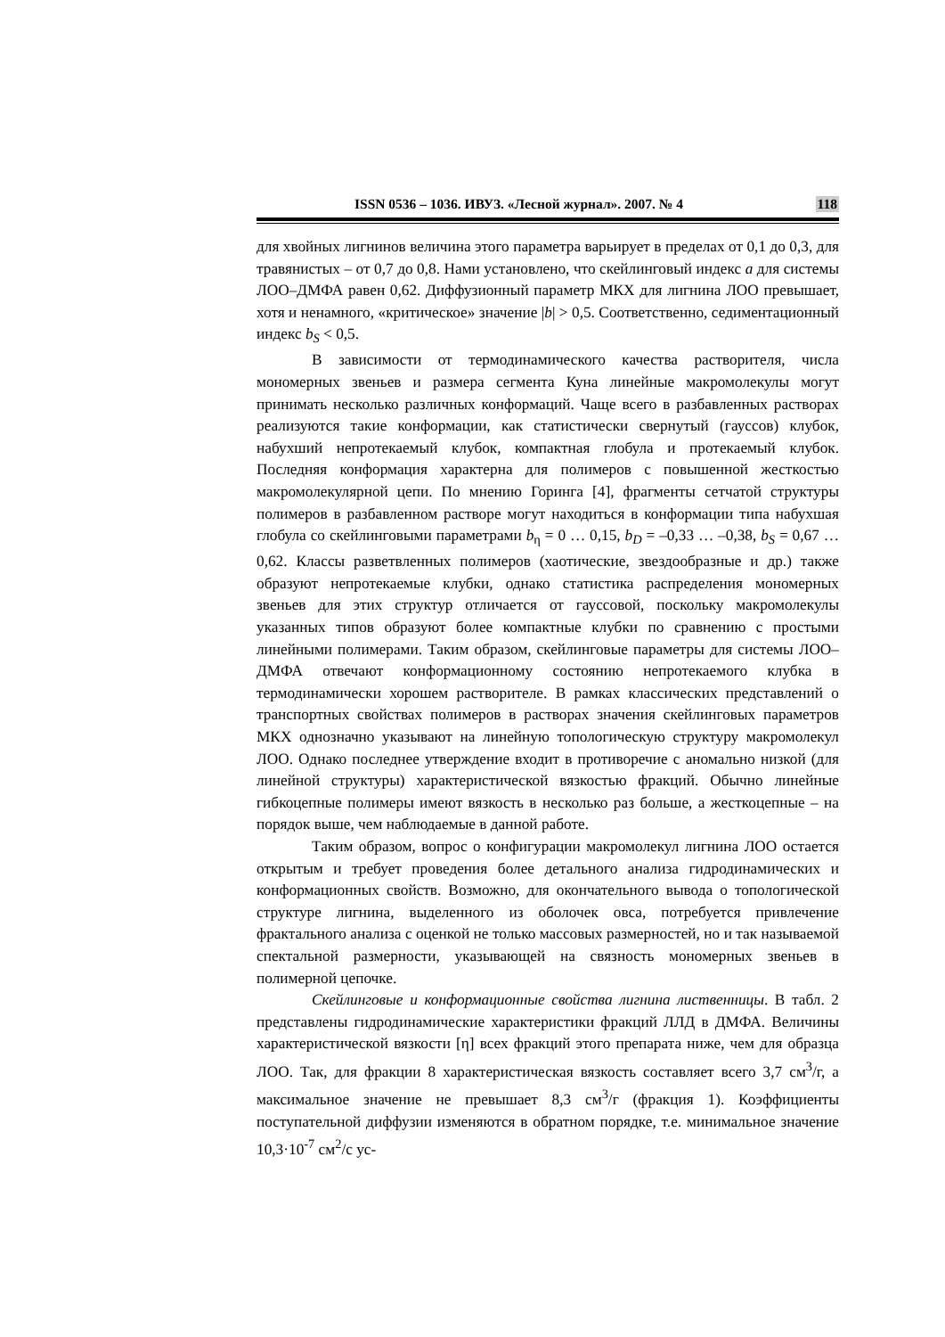ISSN 0536 – 1036. ИВУЗ. «Лесной журнал». 2007. № 4 118
для хвойных лигнинов величина этого параметра варьирует в пределах от 0,1 до 0,3, для травянистых – от 0,7 до 0,8. Нами установлено, что скейлинговый индекс a для системы ЛОО–ДМФА равен 0,62. Диффузионный параметр МКХ для лигнина ЛОО превышает, хотя и ненамного, «критическое» значение |b| > 0,5. Соответственно, седиментационный индекс b<sub>S</sub> < 0,5.
В зависимости от термодинамического качества растворителя, числа мономерных звеньев и размера сегмента Куна линейные макромолекулы могут принимать несколько различных конформаций. Чаще всего в разбавленных растворах реализуются такие конформации, как статистически свернутый (гауссов) клубок, набухший непротекаемый клубок, компактная глобула и протекаемый клубок. Последняя конформация характерна для полимеров с повышенной жесткостью макромолекулярной цепи. По мнению Горинга [4], фрагменты сетчатой структуры полимеров в разбавленном растворе могут находиться в конформации типа набухшая глобула со скейлинговыми параметрами b<sub>η</sub> = 0 … 0,15, b<sub>D</sub> = –0,33 … –0,38, b<sub>S</sub> = 0,67 … 0,62. Классы разветвленных полимеров (хаотические, звездообразные и др.) также образуют непротекаемые клубки, однако статистика распределения мономерных звеньев для этих структур отличается от гауссовой, поскольку макромолекулы указанных типов образуют более компактные клубки по сравнению с простыми линейными полимерами. Таким образом, скейлинговые параметры для системы ЛОО–ДМФА отвечают конформационному состоянию непротекаемого клубка в термодинамически хорошем растворителе. В рамках классических представлений о транспортных свойствах полимеров в растворах значения скейлинговых параметров МКХ однозначно указывают на линейную топологическую структуру макромолекул ЛОО. Однако последнее утверждение входит в противоречие с аномально низкой (для линейной структуры) характеристической вязкостью фракций. Обычно линейные гибкоцепные полимеры имеют вязкость в несколько раз больше, а жесткоцепные – на порядок выше, чем наблюдаемые в данной работе.
Таким образом, вопрос о конфигурации макромолекул лигнина ЛОО остается открытым и требует проведения более детального анализа гидродинамических и конформационных свойств. Возможно, для окончательного вывода о топологической структуре лигнина, выделенного из оболочек овса, потребуется привлечение фрактального анализа с оценкой не только массовых размерностей, но и так называемой спектальной размерности, указывающей на связность мономерных звеньев в полимерной цепочке.
Скейлинговые и конформационные свойства лигнина лиственницы. В табл. 2 представлены гидродинамические характеристики фракций ЛЛД в ДМФА. Величины характеристической вязкости [η] всех фракций этого препарата ниже, чем для образца ЛОО. Так, для фракции 8 характеристическая вязкость составляет всего 3,7 см<sup>3</sup>/г, а максимальное значение не превышает 8,3 см<sup>3</sup>/г (фракция 1). Коэффициенты поступательной диффузии изменяются в обратном порядке, т.е. минимальное значение 10,3·10<sup>-7</sup> см<sup>2</sup>/с ус-